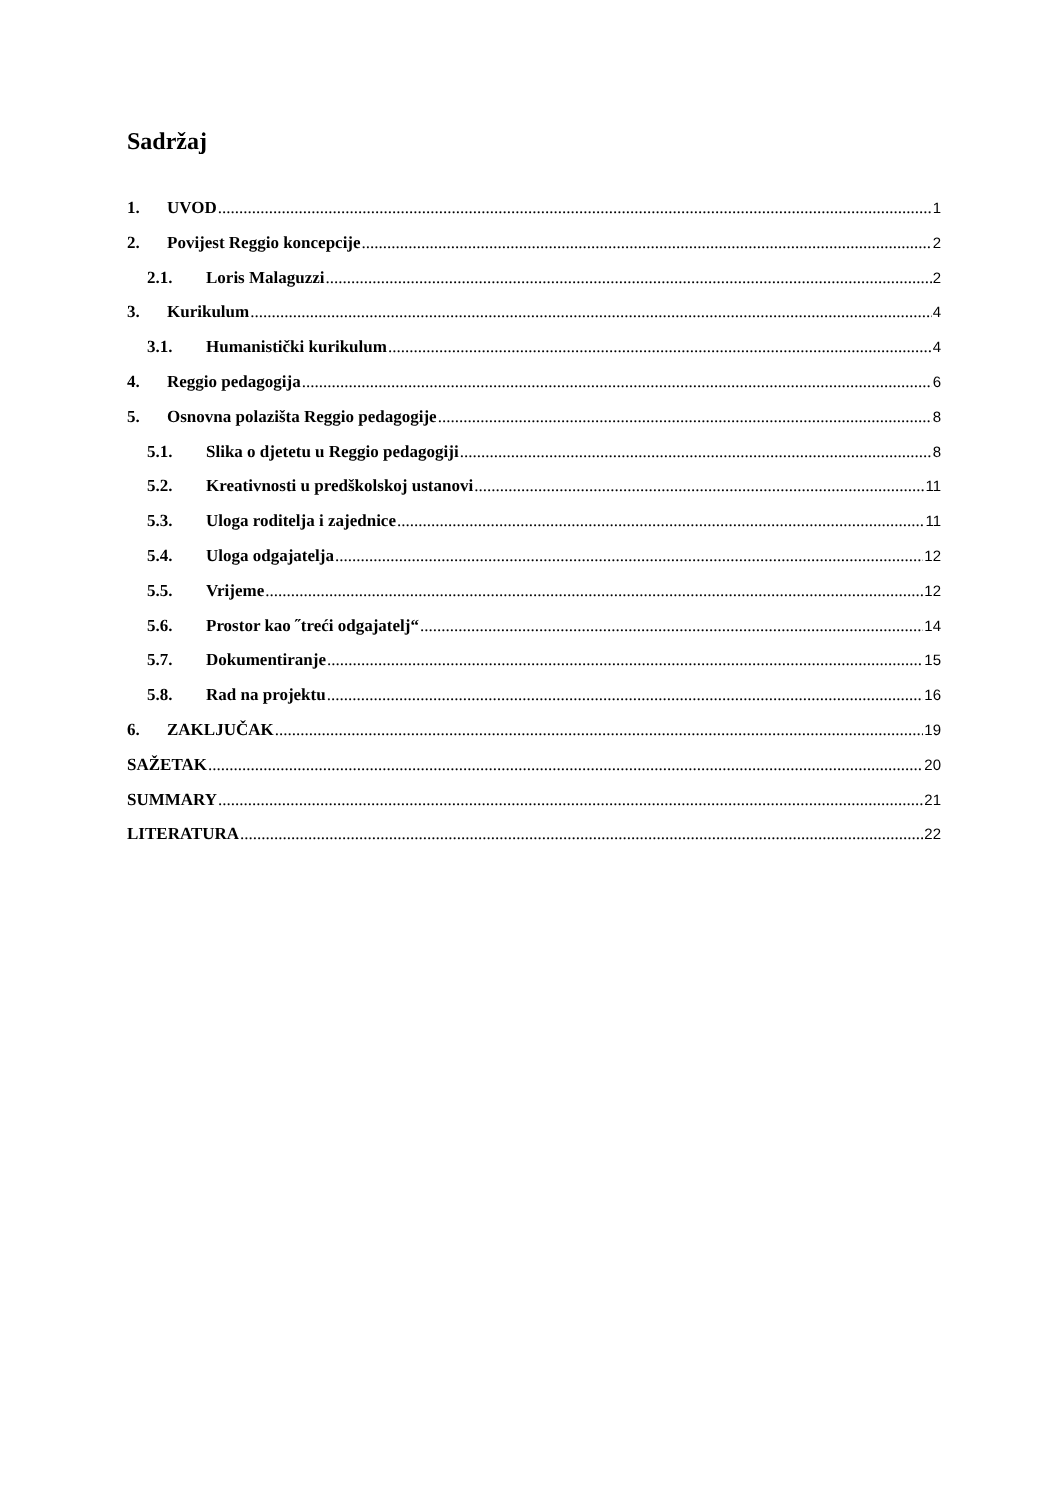Sadržaj
1. UVOD 1
2. Povijest Reggio koncepcije 2
2.1. Loris Malaguzzi 2
3. Kurikulum 4
3.1. Humanistički kurikulum 4
4. Reggio pedagogija 6
5. Osnovna polazišta Reggio pedagogije 8
5.1. Slika o djetetu u Reggio pedagogiji 8
5.2. Kreativnosti u predškolskoj ustanovi 11
5.3. Uloga roditelja i zajednice 11
5.4. Uloga odgajatelja 12
5.5. Vrijeme 12
5.6. Prostor kao ˝treći odgajatelj“ 14
5.7. Dokumentiranje 15
5.8. Rad na projektu 16
6. ZAKLJUČAK 19
SAŽETAK 20
SUMMARY 21
LITERATURA 22